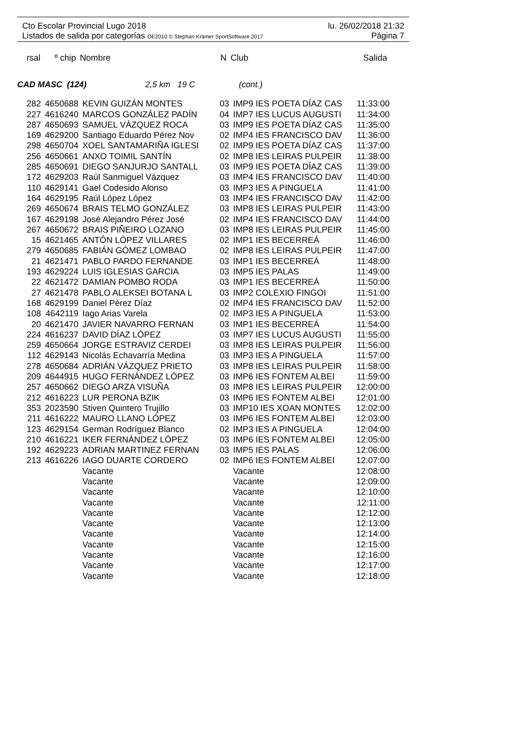Cto Escolar Provincial Lugo 2018 lu. 26/02/2018 21:32
Listados de salida por categorías OE2010 © Stephan Krämer SportSoftware 2017 Página 7
| rsal | º chip | Nombre | N | Club | Salida |
| --- | --- | --- | --- | --- | --- |
CAD MASC (124) 2,5 km 19 C (cont.)
| 282 | 4650688 | KEVIN GUIZÁN MONTES | 03 | IMP9 IES POETA DÍAZ CAS | 11:33:00 |
| 227 | 4616240 | MARCOS GONZÁLEZ PADÍN | 04 | IMP7 IES LUCUS AUGUSTI | 11:34:00 |
| 287 | 4650693 | SAMUEL VÁZQUEZ ROCA | 03 | IMP9 IES POETA DÍAZ CAS | 11:35:00 |
| 169 | 4629200 | Santiago Eduardo Pérez Nov | 02 | IMP4 IES FRANCISCO DAV | 11:36:00 |
| 298 | 4650704 | XOEL SANTAMARIÑA IGLESI | 02 | IMP9 IES POETA DÍAZ CAS | 11:37:00 |
| 256 | 4650661 | ANXO TOIMIL SANTÍN | 02 | IMP8 IES LEIRAS PULPEIR | 11:38:00 |
| 285 | 4650691 | DIEGO SANJURJO SANTALL | 03 | IMP9 IES POETA DÍAZ CAS | 11:39:00 |
| 172 | 4629203 | Raúl Sanmiguel Vázquez | 03 | IMP4 IES FRANCISCO DAV | 11:40:00 |
| 110 | 4629141 | Gael Codesido Alonso | 03 | IMP3 IES A PINGUELA | 11:41:00 |
| 164 | 4629195 | Raúl López López | 03 | IMP4 IES FRANCISCO DAV | 11:42:00 |
| 269 | 4650674 | BRAIS TELMO GONZÁLEZ | 03 | IMP8 IES LEIRAS PULPEIR | 11:43:00 |
| 167 | 4629198 | José Alejandro Pérez José | 02 | IMP4 IES FRANCISCO DAV | 11:44:00 |
| 267 | 4650672 | BRAIS PIÑEIRO LOZANO | 03 | IMP8 IES LEIRAS PULPEIR | 11:45:00 |
| 15 | 4621465 | ANTÓN LÓPEZ VILLARES | 02 | IMP1 IES BECERREÁ | 11:46:00 |
| 279 | 4650685 | FABIÁN GÓMEZ LOMBAO | 02 | IMP8 IES LEIRAS PULPEIR | 11:47:00 |
| 21 | 4621471 | PABLO PARDO FERNANDE | 03 | IMP1 IES BECERREÁ | 11:48:00 |
| 193 | 4629224 | LUIS IGLESIAS GARCIA | 03 | IMP5 IES PALAS | 11:49:00 |
| 22 | 4621472 | DAMIAN POMBO RODA | 03 | IMP1 IES BECERREÁ | 11:50:00 |
| 27 | 4621478 | PABLO ALEKSEI BOTANA L | 03 | IMP2 COLEXIO FINGOI | 11:51:00 |
| 168 | 4629199 | Daniel Pérez Díaz | 02 | IMP4 IES FRANCISCO DAV | 11:52:00 |
| 108 | 4642119 | Iago Arias Varela | 02 | IMP3 IES A PINGUELA | 11:53:00 |
| 20 | 4621470 | JAVIER NAVARRO FERNAN | 03 | IMP1 IES BECERREÁ | 11:54:00 |
| 224 | 4616237 | DAVID DÍAZ LÓPEZ | 03 | IMP7 IES LUCUS AUGUSTI | 11:55:00 |
| 259 | 4650664 | JORGE ESTRAVIZ CERDEI | 03 | IMP8 IES LEIRAS PULPEIR | 11:56:00 |
| 112 | 4629143 | Nicolás Echavarría Medina | 03 | IMP3 IES A PINGUELA | 11:57:00 |
| 278 | 4650684 | ADRIÁN VÁZQUEZ PRIETO | 03 | IMP8 IES LEIRAS PULPEIR | 11:58:00 |
| 209 | 4644915 | HUGO FERNÁNDEZ LÓPEZ | 03 | IMP6 IES FONTEM ALBEI | 11:59:00 |
| 257 | 4650662 | DIEGO ARZA VISUÑA | 03 | IMP8 IES LEIRAS PULPEIR | 12:00:00 |
| 212 | 4616223 | LUR PERONA BZIK | 03 | IMP6 IES FONTEM ALBEI | 12:01:00 |
| 353 | 2023590 | Stiven Quintero Trujillo | 03 | IMP10 IES XOAN MONTES | 12:02:00 |
| 211 | 4616222 | MAURO LLANO LÓPEZ | 03 | IMP6 IES FONTEM ALBEI | 12:03:00 |
| 123 | 4629154 | German Rodríguez Blanco | 02 | IMP3 IES A PINGUELA | 12:04:00 |
| 210 | 4616221 | IKER FERNÁNDEZ LÓPEZ | 03 | IMP6 IES FONTEM ALBEI | 12:05:00 |
| 192 | 4629223 | ADRIAN MARTINEZ FERNAN | 03 | IMP5 IES PALAS | 12:06:00 |
| 213 | 4616226 | IAGO DUARTE CORDERO | 02 | IMP6 IES FONTEM ALBEI | 12:07:00 |
| | | Vacante | | Vacante | 12:08:00 |
| | | Vacante | | Vacante | 12:09:00 |
| | | Vacante | | Vacante | 12:10:00 |
| | | Vacante | | Vacante | 12:11:00 |
| | | Vacante | | Vacante | 12:12:00 |
| | | Vacante | | Vacante | 12:13:00 |
| | | Vacante | | Vacante | 12:14:00 |
| | | Vacante | | Vacante | 12:15:00 |
| | | Vacante | | Vacante | 12:16:00 |
| | | Vacante | | Vacante | 12:17:00 |
| | | Vacante | | Vacante | 12:18:00 |